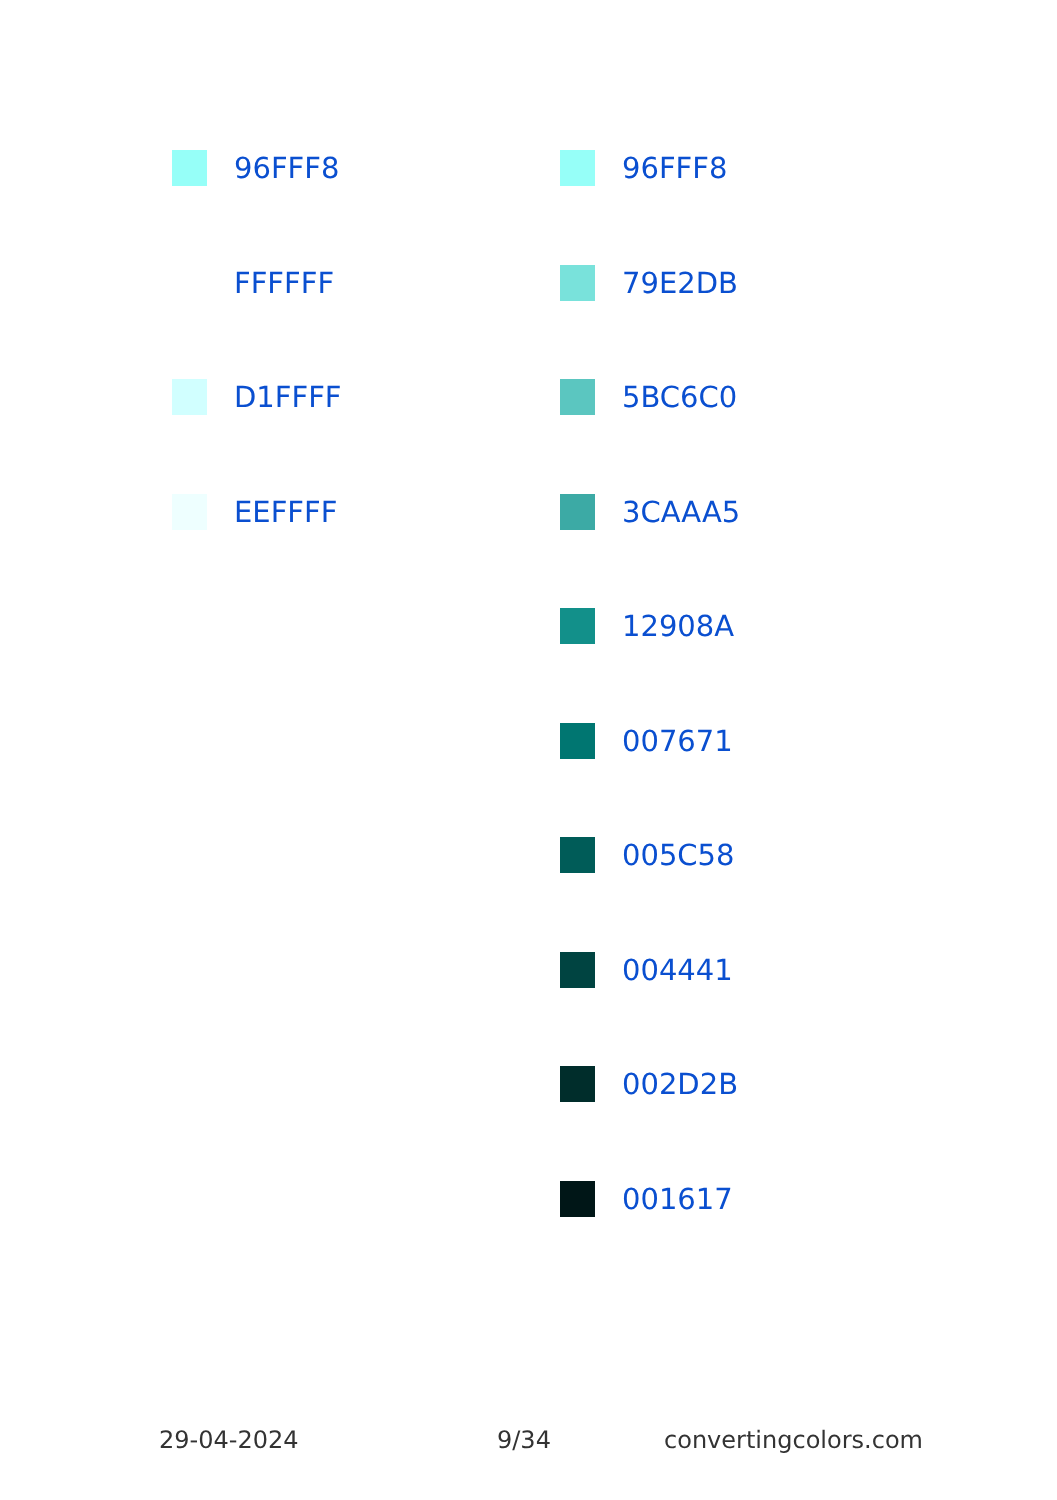96FFF8
FFFFFF
D1FFFF
EEFFFF
96FFF8
79E2DB
5BC6C0
3CAAA5
12908A
007671
005C58
004441
002D2B
001617
29-04-2024 9/34 convertingcolors.com